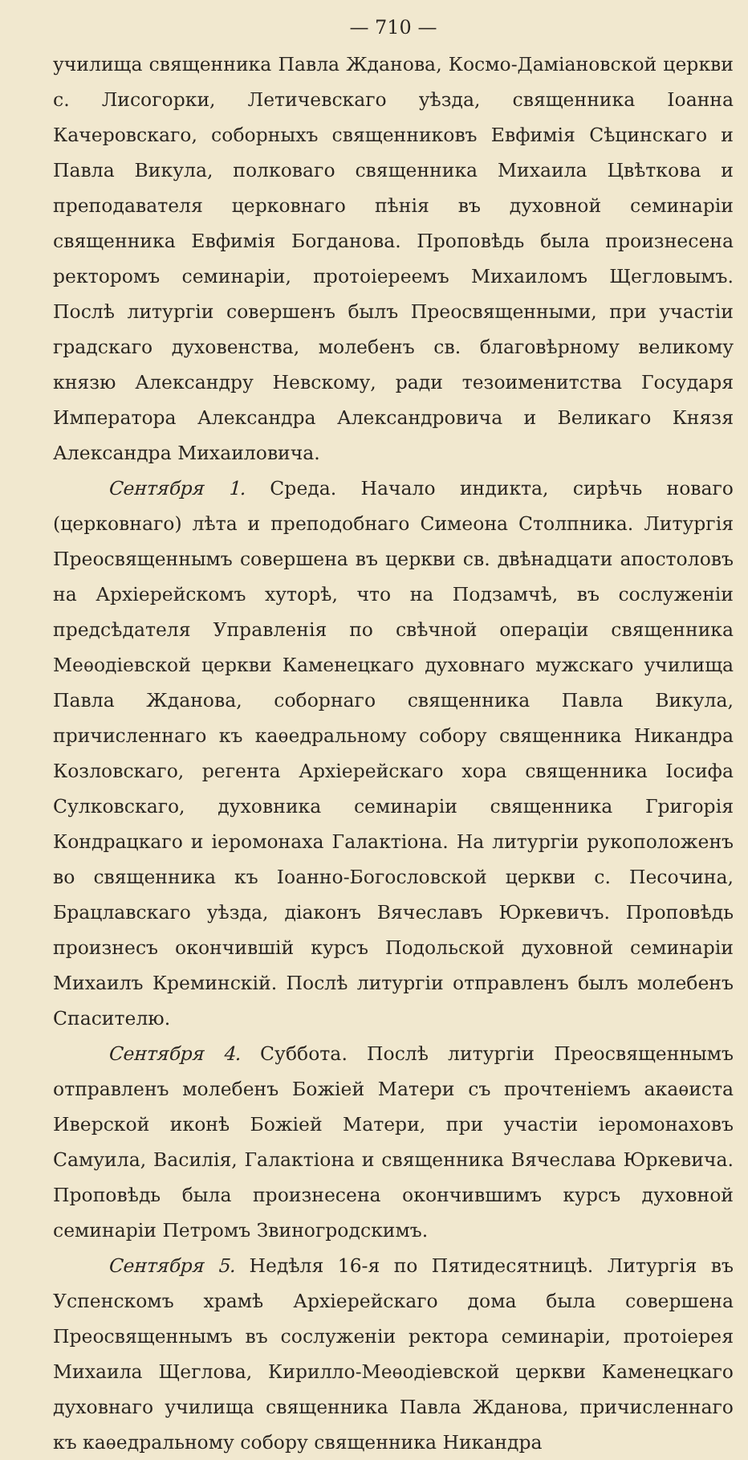— 710 —
училища священника Павла Жданова, Космо-Даміановской церкви с. Лисогорки, Летичевскаго уѣзда, священника Іоанна Качеровскаго, соборныхъ священниковъ Евфимія Сѣцинскаго и Павла Викула, полковаго священника Михаила Цвѣткова и преподавателя церковнаго пѣнія въ духовной семинаріи священника Евфимія Богданова. Проповѣдь была произнесена ректоромъ семинаріи, протоіереемъ Михаиломъ Щегловымъ. Послѣ литургіи совершенъ былъ Преосвященными, при участіи градскаго духовенства, молебенъ св. благовѣрному великому князю Александру Невскому, ради тезоименитства Государя Императора Александра Александровича и Великаго Князя Александра Михаиловича.
Сентября 1. Среда. Начало индикта, сирѣчь новаго (церковнаго) лѣта и преподобнаго Симеона Столпника. Литургія Преосвященнымъ совершена въ церкви св. двѣнадцати апостоловъ на Архіерейскомъ хуторѣ, что на Подзамчѣ, въ сослуженіи предсѣдателя Управленія по свѣчной операціи священника Меѳодіевской церкви Каменецкаго духовнаго мужскаго училища Павла Жданова, соборнаго священника Павла Викула, причисленнаго къ каѳедральному собору священника Никандра Козловскаго, регента Архіерейскаго хора священника Іосифа Сулковскаго, духовника семинаріи священника Григорія Кондрацкаго и іеромонаха Галактіона. На литургіи рукоположенъ во священника къ Іоанно-Богословской церкви с. Песочина, Брацлавскаго уѣзда, діаконъ Вячеславъ Юркевичъ. Проповѣдь произнесъ окончившій курсъ Подольской духовной семинаріи Михаилъ Креминскій. Послѣ литургіи отправленъ былъ молебенъ Спасителю.
Сентября 4. Суббота. Послѣ литургіи Преосвященнымъ отправленъ молебенъ Божіей Матери съ прочтеніемъ акаѳиста Иверской иконѣ Божіей Матери, при участіи іеромонаховъ Самуила, Василія, Галактіона и священника Вячеслава Юркевича. Проповѣдь была произнесена окончившимъ курсъ духовной семинаріи Петромъ Звиногродскимъ.
Сентября 5. Недѣля 16-я по Пятидесятницѣ. Литургія въ Успенскомъ храмѣ Архіерейскаго дома была совершена Преосвященнымъ въ сослуженіи ректора семинаріи, протоіерея Михаила Щеглова, Кирилло-Меѳодіевской церкви Каменецкаго духовнаго училища священника Павла Жданова, причисленнаго къ каѳедральному собору священника Никандра